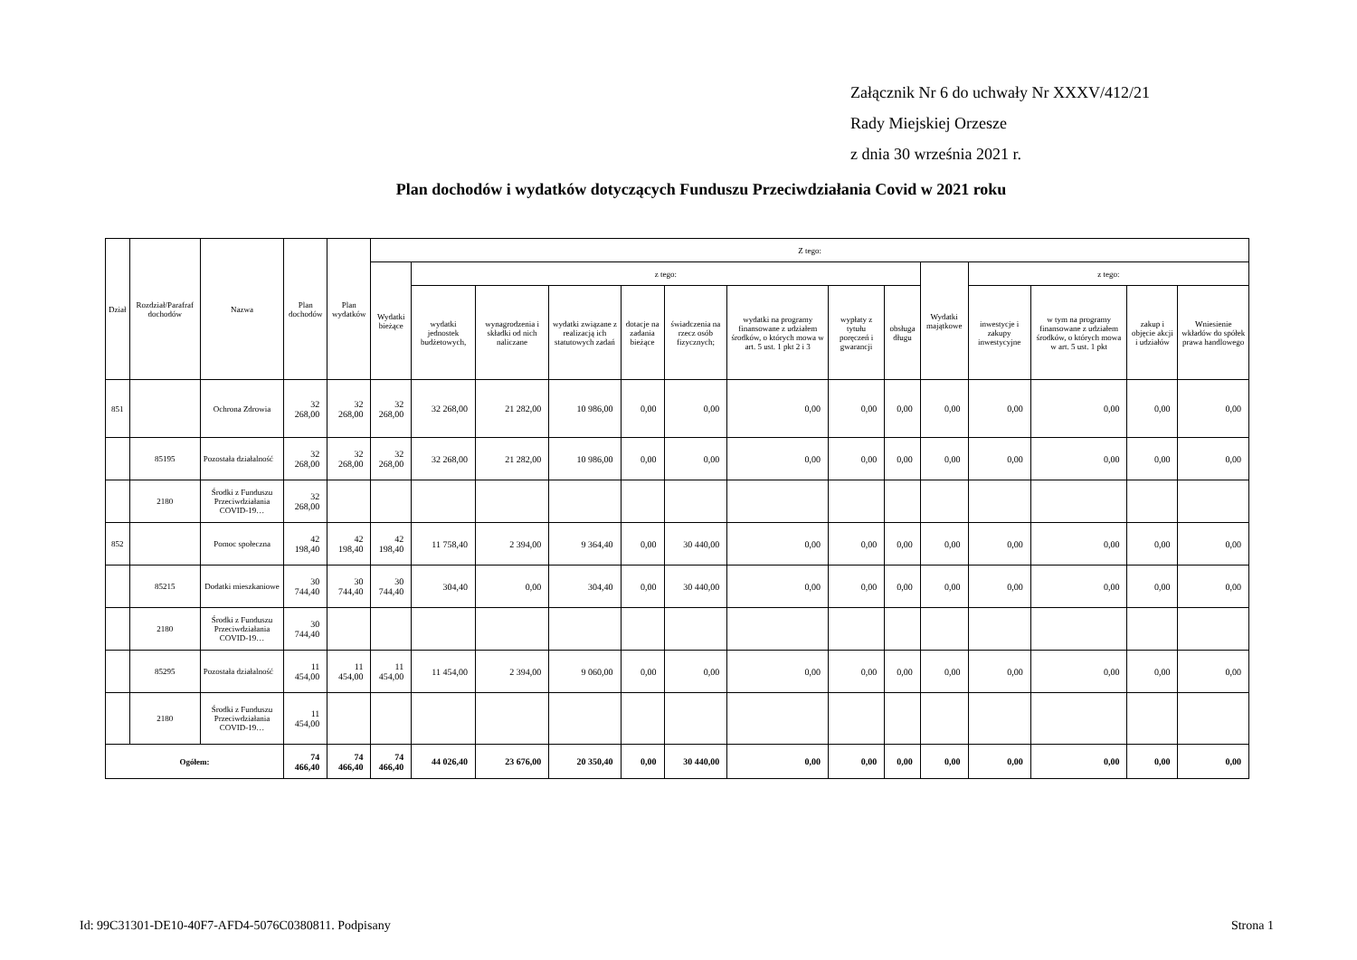Załącznik Nr 6 do uchwały Nr XXXV/412/21
Rady Miejskiej Orzesze
z dnia 30 września 2021 r.
Plan dochodów i wydatków dotyczących Funduszu Przeciwdziałania Covid w 2021 roku
| Dział | Rozdział/Parafraf dochodów | Nazwa | Plan dochodów | Plan wydatków | Z tego: | | | | | | | | | | | | | |
| --- | --- | --- | --- | --- | --- | --- | --- | --- | --- | --- | --- | --- | --- | --- | --- | --- | --- | --- |
| | | | | | Wydatki bieżące | z tego: | | | | | | | | Wydatki majątkowe | z tego: | | | |
| | | | | | | wydatki jednostek budżetowych, | wynagrodzenia i składki od nich naliczane | wydatki związane z realizacją ich statutowych zadań | dotacje na zadania bieżące | świadczenia na rzecz osób fizycznych; | wydatki na programy finansowane z udziałem środków, o których mowa w art. 5 ust. 1 pkt 2 i 3 | wypłaty z tytułu poręczeń i gwarancji | obsługa długu | | inwestycje i zakupy inwestycyjne | w tym na programy finansowane z udziałem środków, o których mowa w art. 5 ust. 1 pkt | zakup i objęcie akcji i udziałów | Wniesienie wkładów do spółek prawa handlowego |
| 851 | | Ochrona Zdrowia | 32 268,00 | 32 268,00 | 32 268,00 | 32 268,00 | 21 282,00 | 10 986,00 | 0,00 | 0,00 | 0,00 | 0,00 | 0,00 | 0,00 | 0,00 | 0,00 | 0,00 | 0,00 |
| | 85195 | Pozostała działalność | 32 268,00 | 32 268,00 | 32 268,00 | 32 268,00 | 21 282,00 | 10 986,00 | 0,00 | 0,00 | 0,00 | 0,00 | 0,00 | 0,00 | 0,00 | 0,00 | 0,00 | 0,00 |
| | 2180 | Środki z Funduszu Przeciwdziałania COVID-19… | 32 268,00 | | | | | | | | | | | | | | | |
| 852 | | Pomoc społeczna | 42 198,40 | 42 198,40 | 42 198,40 | 11 758,40 | 2 394,00 | 9 364,40 | 0,00 | 30 440,00 | 0,00 | 0,00 | 0,00 | 0,00 | 0,00 | 0,00 | 0,00 | 0,00 |
| | 85215 | Dodatki mieszkaniowe | 30 744,40 | 30 744,40 | 30 744,40 | 304,40 | 0,00 | 304,40 | 0,00 | 30 440,00 | 0,00 | 0,00 | 0,00 | 0,00 | 0,00 | 0,00 | 0,00 | 0,00 |
| | 2180 | Środki z Funduszu Przeciwdziałania COVID-19… | 30 744,40 | | | | | | | | | | | | | | | |
| | 85295 | Pozostała działalność | 11 454,00 | 11 454,00 | 11 454,00 | 11 454,00 | 2 394,00 | 9 060,00 | 0,00 | 0,00 | 0,00 | 0,00 | 0,00 | 0,00 | 0,00 | 0,00 | 0,00 | 0,00 |
| | 2180 | Środki z Funduszu Przeciwdziałania COVID-19… | 11 454,00 | | | | | | | | | | | | | | | |
| Ogółem: | | | 74 466,40 | 74 466,40 | 74 466,40 | 44 026,40 | 23 676,00 | 20 350,40 | 0,00 | 30 440,00 | 0,00 | 0,00 | 0,00 | 0,00 | 0,00 | 0,00 | 0,00 | 0,00 |
Id: 99C31301-DE10-40F7-AFD4-5076C0380811. Podpisany Strona 1